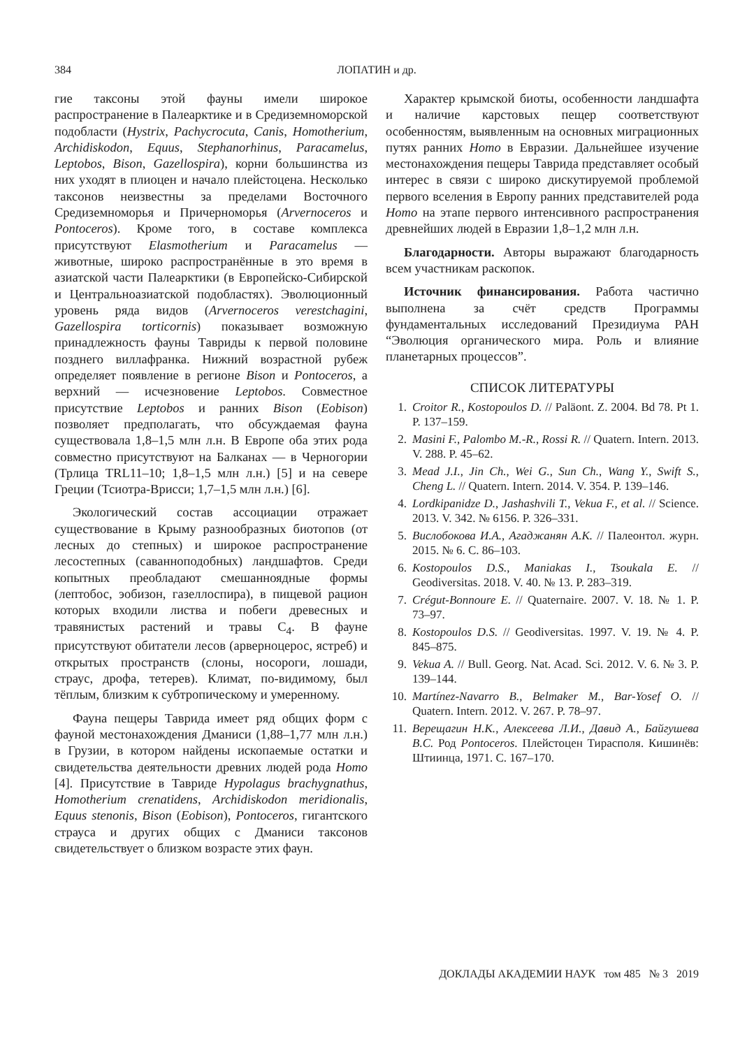384 ЛОПАТИН и др.
гие таксоны этой фауны имели широкое распространение в Палеарктике и в Средиземноморской подобласти (Hystrix, Pachycrocuta, Canis, Homotherium, Archidiskodon, Equus, Stephanorhinus, Paracamelus, Leptobos, Bison, Gazellospira), корни большинства из них уходят в плиоцен и начало плейстоцена. Несколько таксонов неизвестны за пределами Восточного Средиземноморья и Причерноморья (Arvernoceros и Pontoceros). Кроме того, в составе комплекса присутствуют Elasmotherium и Paracamelus — животные, широко распространённые в это время в азиатской части Палеарктики (в Европейско-Сибирской и Центральноазиатской подобластях). Эволюционный уровень ряда видов (Arvernoceros verestchagini, Gazellospira torticornis) показывает возможную принадлежность фауны Тавриды к первой половине позднего виллафранка. Нижний возрастной рубеж определяет появление в регионе Bison и Pontoceros, а верхний — исчезновение Leptobos. Совместное присутствие Leptobos и ранних Bison (Eobison) позволяет предполагать, что обсуждаемая фауна существовала 1,8–1,5 млн л.н. В Европе оба этих рода совместно присутствуют на Балканах — в Черногории (Трлица TRL11–10; 1,8–1,5 млн л.н.) [5] и на севере Греции (Тсиотра-Врисси; 1,7–1,5 млн л.н.) [6].
Экологический состав ассоциации отражает существование в Крыму разнообразных биотопов (от лесных до степных) и широкое распространение лесостепных (саванноподобных) ландшафтов. Среди копытных преобладают смешанноядные формы (лептобос, эобизон, газеллоспира), в пищевой рацион которых входили листва и побеги древесных и травянистых растений и травы C<sub>4</sub>. В фауне присутствуют обитатели лесов (арверноцерос, ястреб) и открытых пространств (слоны, носороги, лошади, страус, дрофа, тетерев). Климат, по-видимому, был тёплым, близким к субтропическому и умеренному.
Фауна пещеры Таврида имеет ряд общих форм с фауной местонахождения Дманиси (1,88–1,77 млн л.н.) в Грузии, в котором найдены ископаемые остатки и свидетельства деятельности древних людей рода Homo [4]. Присутствие в Тавриде Hypolagus brachygnathus, Homotherium crenatidens, Archidiskodon meridionalis, Equus stenonis, Bison (Eobison), Pontoceros, гигантского страуса и других общих с Дманиси таксонов свидетельствует о близком возрасте этих фаун.
Характер крымской биоты, особенности ландшафта и наличие карстовых пещер соответствуют особенностям, выявленным на основных миграционных путях ранних Homo в Евразии. Дальнейшее изучение местонахождения пещеры Таврида представляет особый интерес в связи с широко дискутируемой проблемой первого вселения в Европу ранних представителей рода Homo на этапе первого интенсивного распространения древнейших людей в Евразии 1,8–1,2 млн л.н.
Благодарности. Авторы выражают благодарность всем участникам раскопок.
Источник финансирования. Работа частично выполнена за счёт средств Программы фундаментальных исследований Президиума РАН “Эволюция органического мира. Роль и влияние планетарных процессов”.
СПИСОК ЛИТЕРАТУРЫ
1. Croitor R., Kostopoulos D. // Paläont. Z. 2004. Bd 78. Pt 1. P. 137–159.
2. Masini F., Palombo M.-R., Rossi R. // Quatern. Intern. 2013. V. 288. P. 45–62.
3. Mead J.I., Jin Ch., Wei G., Sun Ch., Wang Y., Swift S., Cheng L. // Quatern. Intern. 2014. V. 354. P. 139–146.
4. Lordkipanidze D., Jashashvili T., Vekua F., et al. // Science. 2013. V. 342. № 6156. P. 326–331.
5. Вислобокова И.А., Агаджанян А.К. // Палеонтол. журн. 2015. № 6. С. 86–103.
6. Kostopoulos D.S., Maniakas I., Tsoukala E. // Geodiversitas. 2018. V. 40. № 13. P. 283–319.
7. Crégut-Bonnoure E. // Quaternaire. 2007. V. 18. № 1. P. 73–97.
8. Kostopoulos D.S. // Geodiversitas. 1997. V. 19. № 4. P. 845–875.
9. Vekua A. // Bull. Georg. Nat. Acad. Sci. 2012. V. 6. № 3. P. 139–144.
10. Martínez-Navarro B., Belmaker M., Bar-Yosef O. // Quatern. Intern. 2012. V. 267. P. 78–97.
11. Верещагин Н.К., Алексеева Л.И., Давид А., Байгушева В.С. Род Pontoceros. Плейстоцен Тирасполя. Кишинёв: Штиинца, 1971. С. 167–170.
ДОКЛАДЫ АКАДЕМИИ НАУК том 485 № 3 2019